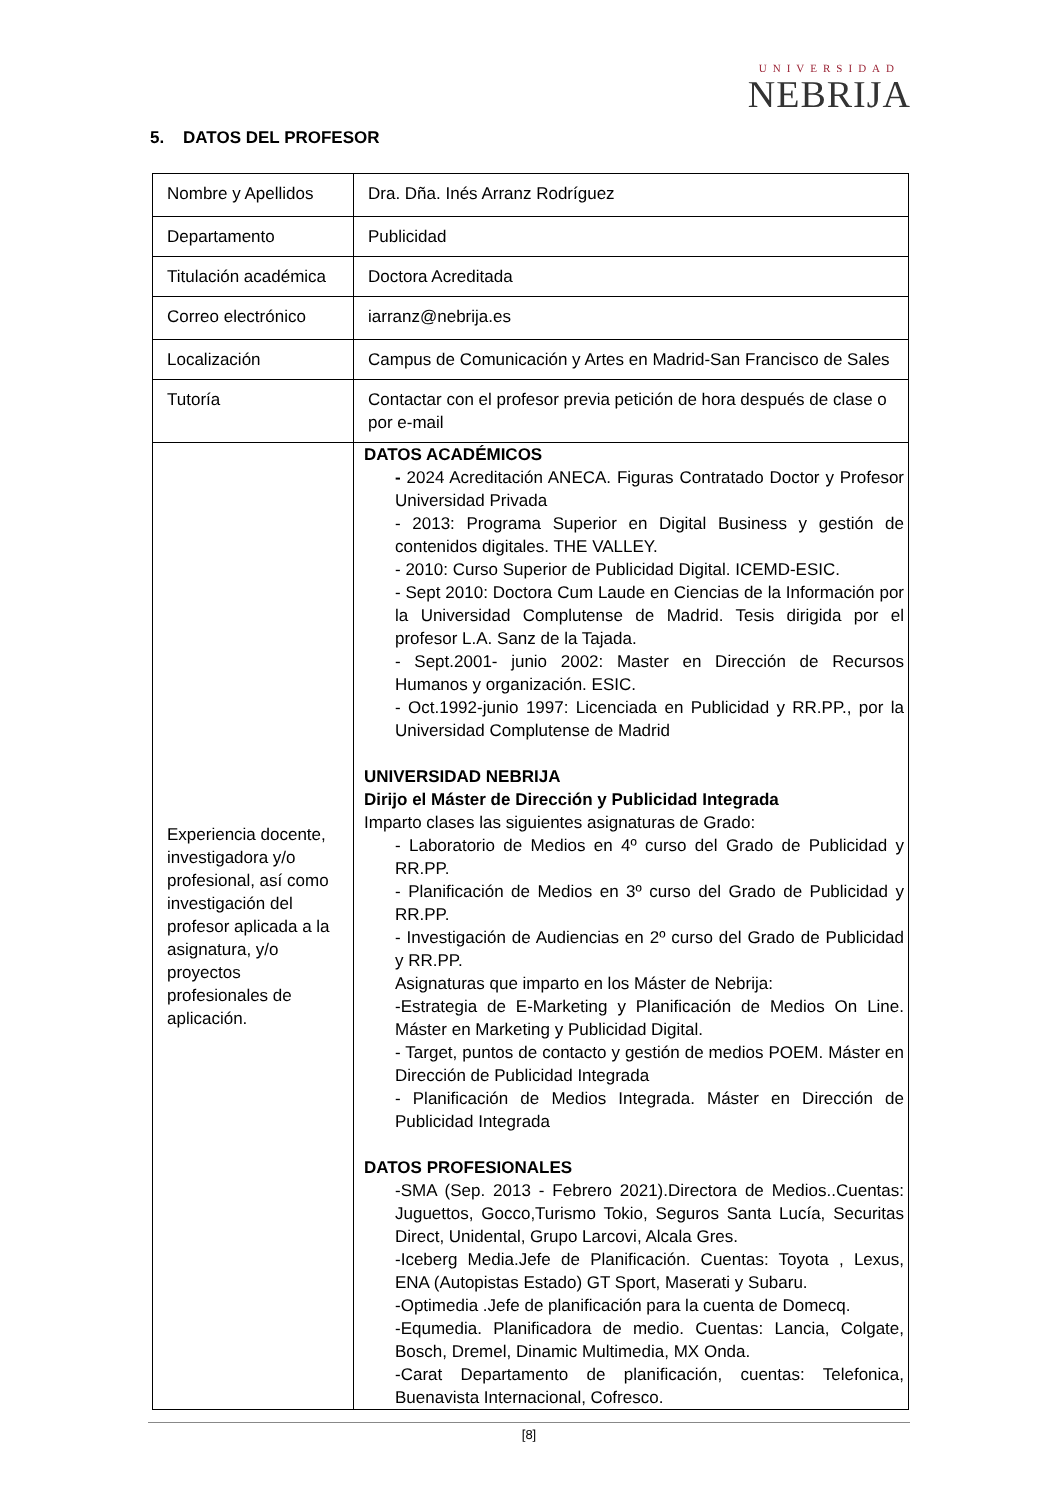UNIVERSIDAD
NEBRIJA
5. DATOS DEL PROFESOR
| Nombre y Apellidos | Dra. Dña. Inés Arranz Rodríguez |
| Departamento | Publicidad |
| Titulación académica | Doctora Acreditada |
| Correo electrónico | iarranz@nebrija.es |
| Localización | Campus de Comunicación y Artes en Madrid-San Francisco de Sales |
| Tutoría | Contactar con el profesor previa petición de hora después de clase o por e-mail |
| Experiencia docente, investigadora y/o profesional, así como investigación del profesor aplicada a la asignatura, y/o proyectos profesionales de aplicación. | DATOS ACADÉMICOS - 2024 Acreditación ANECA. Figuras Contratado Doctor y Profesor Universidad Privada - 2013: Programa Superior en Digital Business y gestión de contenidos digitales. THE VALLEY. - 2010: Curso Superior de Publicidad Digital. ICEMD-ESIC. - Sept 2010: Doctora Cum Laude en Ciencias de la Información por la Universidad Complutense de Madrid. Tesis dirigida por el profesor L.A. Sanz de la Tajada. - Sept.2001- junio 2002: Master en Dirección de Recursos Humanos y organización. ESIC. - Oct.1992-junio 1997: Licenciada en Publicidad y RR.PP., por la Universidad Complutense de Madrid UNIVERSIDAD NEBRIJA Dirijo el Máster de Dirección y Publicidad Integrada Imparto clases las siguientes asignaturas de Grado: - Laboratorio de Medios en 4º curso del Grado de Publicidad y RR.PP. - Planificación de Medios en 3º curso del Grado de Publicidad y RR.PP. - Investigación de Audiencias en 2º curso del Grado de Publicidad y RR.PP. Asignaturas que imparto en los Máster de Nebrija: -Estrategia de E-Marketing y Planificación de Medios On Line. Máster en Marketing y Publicidad Digital. - Target, puntos de contacto y gestión de medios POEM. Máster en Dirección de Publicidad Integrada - Planificación de Medios Integrada. Máster en Dirección de Publicidad Integrada DATOS PROFESIONALES -SMA (Sep. 2013 - Febrero 2021).Directora de Medios..Cuentas: Juguettos, Gocco,Turismo Tokio, Seguros Santa Lucía, Securitas Direct, Unidental, Grupo Larcovi, Alcala Gres. -Iceberg Media.Jefe de Planificación. Cuentas: Toyota , Lexus, ENA (Autopistas Estado) GT Sport, Maserati y Subaru. -Optimedia .Jefe de planificación para la cuenta de Domecq. -Equmedia. Planificadora de medio. Cuentas: Lancia, Colgate, Bosch, Dremel, Dinamic Multimedia, MX Onda. -Carat Departamento de planificación, cuentas: Telefonica, Buenavista Internacional, Cofresco. |
[8]